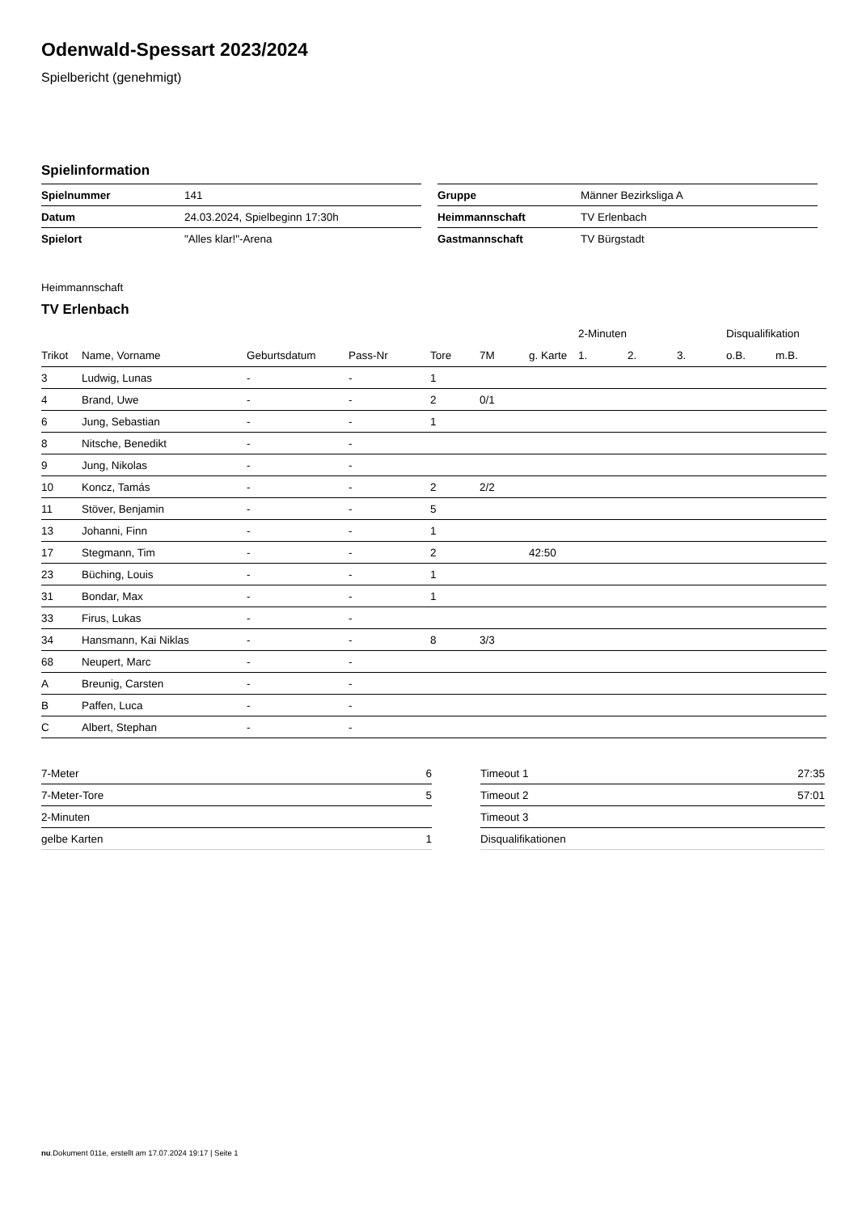Odenwald-Spessart 2023/2024
Spielbericht (genehmigt)
Spielinformation
| Spielnummer | 141 |
| Datum | 24.03.2024, Spielbeginn 17:30h |
| Spielort | "Alles klar!"-Arena |
| Gruppe | Männer Bezirksliga A |
| Heimmannschaft | TV Erlenbach |
| Gastmannschaft | TV Bürgstadt |
Heimmannschaft
TV Erlenbach
| | | | | | | | 2-Minuten | | | Disqualifikation | |
| --- | --- | --- | --- | --- | --- | --- | --- | --- | --- | --- | --- |
| Trikot | Name, Vorname | Geburtsdatum | Pass-Nr | Tore | 7M | g. Karte | 1. | 2. | 3. | o.B. | m.B. |
| 3 | Ludwig, Lunas | - | - | 1 | | | | | | | |
| 4 | Brand, Uwe | - | - | 2 | 0/1 | | | | | | |
| 6 | Jung, Sebastian | - | - | 1 | | | | | | | |
| 8 | Nitsche, Benedikt | - | - | | | | | | | | |
| 9 | Jung, Nikolas | - | - | | | | | | | | |
| 10 | Koncz, Tamás | - | - | 2 | 2/2 | | | | | | |
| 11 | Stöver, Benjamin | - | - | 5 | | | | | | | |
| 13 | Johanni, Finn | - | - | 1 | | | | | | | |
| 17 | Stegmann, Tim | - | - | 2 | | 42:50 | | | | | |
| 23 | Büching, Louis | - | - | 1 | | | | | | | |
| 31 | Bondar, Max | - | - | 1 | | | | | | | |
| 33 | Firus, Lukas | - | - | | | | | | | | |
| 34 | Hansmann, Kai Niklas | - | - | 8 | 3/3 | | | | | | |
| 68 | Neupert, Marc | - | - | | | | | | | | |
| A | Breunig, Carsten | - | - | | | | | | | | |
| B | Paffen, Luca | - | - | | | | | | | | |
| C | Albert, Stephan | - | - | | | | | | | | |
| 7-Meter | 6 |
| 7-Meter-Tore | 5 |
| 2-Minuten | |
| gelbe Karten | 1 |
| Timeout 1 | 27:35 |
| Timeout 2 | 57:01 |
| Timeout 3 | |
| Disqualifikationen | |
nu.Dokument 011e, erstellt am 17.07.2024 19:17 | Seite 1